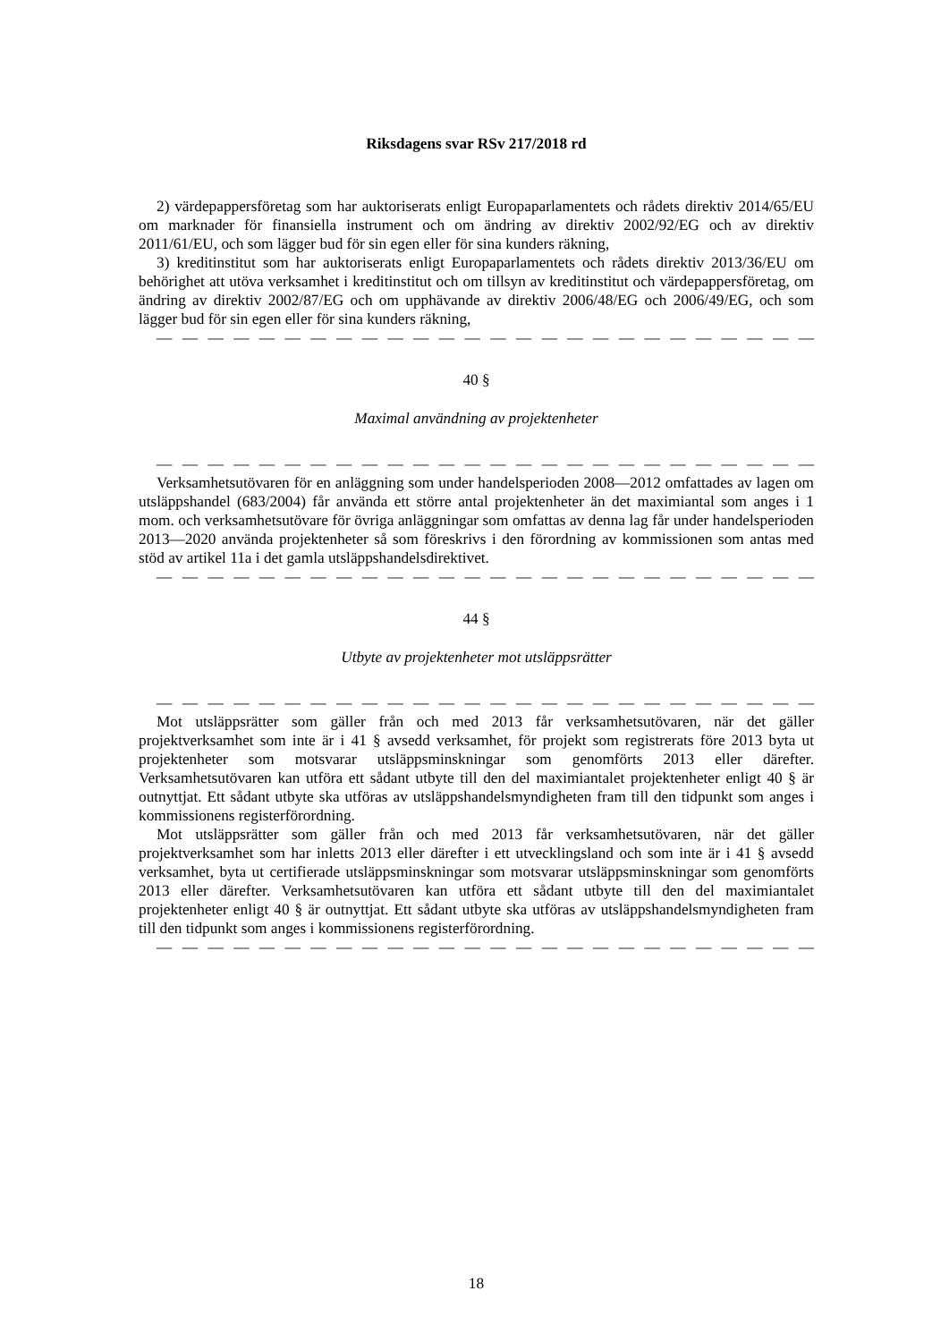Riksdagens svar RSv 217/2018 rd
2) värdepappersföretag som har auktoriserats enligt Europaparlamentets och rådets direktiv 2014/65/EU om marknader för finansiella instrument och om ändring av direktiv 2002/92/EG och av direktiv 2011/61/EU, och som lägger bud för sin egen eller för sina kunders räkning,
3) kreditinstitut som har auktoriserats enligt Europaparlamentets och rådets direktiv 2013/36/EU om behörighet att utöva verksamhet i kreditinstitut och om tillsyn av kreditinstitut och värdepappersföretag, om ändring av direktiv 2002/87/EG och om upphävande av direktiv 2006/48/EG och 2006/49/EG, och som lägger bud för sin egen eller för sina kunders räkning,
— — — — — — — — — — — — — — — — — — — — — — — — — —
40 §
Maximal användning av projektenheter
— — — — — — — — — — — — — — — — — — — — — — — — — —
Verksamhetsutövaren för en anläggning som under handelsperioden 2008—2012 omfattades av lagen om utsläppshandel (683/2004) får använda ett större antal projektenheter än det maximiantal som anges i 1 mom. och verksamhetsutövare för övriga anläggningar som omfattas av denna lag får under handelsperioden 2013—2020 använda projektenheter så som föreskrivs i den förordning av kommissionen som antas med stöd av artikel 11a i det gamla utsläppshandelsdirektivet.
— — — — — — — — — — — — — — — — — — — — — — — — — —
44 §
Utbyte av projektenheter mot utsläppsrätter
— — — — — — — — — — — — — — — — — — — — — — — — — —
Mot utsläppsrätter som gäller från och med 2013 får verksamhetsutövaren, när det gäller projektverksamhet som inte är i 41 § avsedd verksamhet, för projekt som registrerats före 2013 byta ut projektenheter som motsvarar utsläppsminskningar som genomförts 2013 eller därefter. Verksamhetsutövaren kan utföra ett sådant utbyte till den del maximiantalet projektenheter enligt 40 § är outnyttjat. Ett sådant utbyte ska utföras av utsläppshandelsmyndigheten fram till den tidpunkt som anges i kommissionens registerförordning.
Mot utsläppsrätter som gäller från och med 2013 får verksamhetsutövaren, när det gäller projektverksamhet som har inletts 2013 eller därefter i ett utvecklingsland och som inte är i 41 § avsedd verksamhet, byta ut certifierade utsläppsminskningar som motsvarar utsläppsminskningar som genomförts 2013 eller därefter. Verksamhetsutövaren kan utföra ett sådant utbyte till den del maximiantalet projektenheter enligt 40 § är outnyttjat. Ett sådant utbyte ska utföras av utsläppshandelsmyndigheten fram till den tidpunkt som anges i kommissionens registerförordning.
— — — — — — — — — — — — — — — — — — — — — — — — — —
18